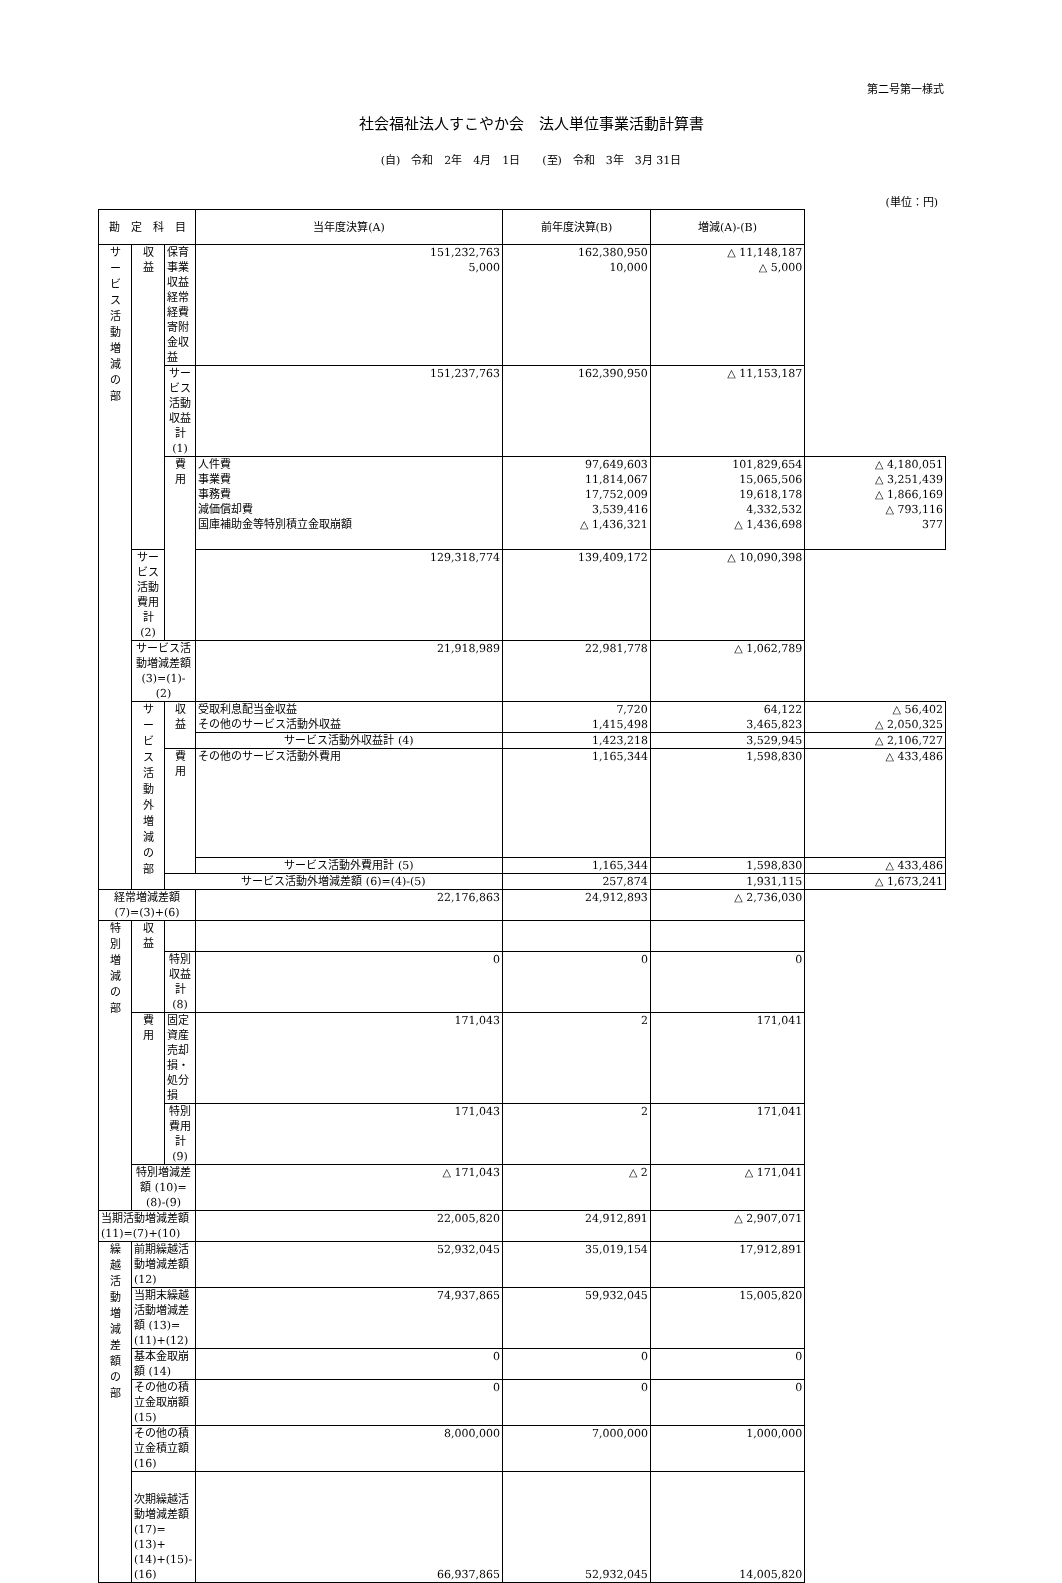第二号第一様式
社会福祉法人すこやか会　法人単位事業活動計算書
(自)　令和　2年　4月　1日　　(至)　令和　3年　3月 31日
(単位：円)
| 勘 定 科 目 | | | 当年度決算(A) | 前年度決算(B) | 増減(A)-(B) | |
| --- | --- | --- | --- | --- | --- | --- |
| サ ー ビ ス 活 動 増 減 の 部 | 収 益 | 保育事業収益 経常経費寄附金収益 | 151,232,763 5,000 | 162,380,950 10,000 | △ 11,148,187 △ 5,000 | |
| | | サービス活動収益計 (1) | 151,237,763 | 162,390,950 | △ 11,153,187 | |
| | | 費 用 | 人件費 事業費 事務費 減価償却費 国庫補助金等特別積立金取崩額 | 97,649,603 11,814,067 17,752,009 3,539,416 △ 1,436,321 | 101,829,654 15,065,506 19,618,178 4,332,532 △ 1,436,698 | △ 4,180,051 △ 3,251,439 △ 1,866,169 △ 793,116 377 |
| | サービス活動費用計 (2) | | 129,318,774 | 139,409,172 | △ 10,090,398 | |
| | サービス活動増減差額 (3)=(1)-(2) | | 21,918,989 | 22,981,778 | △ 1,062,789 | |
| | サ ー ビ ス 活 動 外 増 減 の 部 | 収 益 | 受取利息配当金収益 その他のサービス活動外収益 | 7,720 1,415,498 | 64,122 3,465,823 | △ 56,402 △ 2,050,325 |
| | | | サービス活動外収益計 (4) | 1,423,218 | 3,529,945 | △ 2,106,727 |
| | | 費 用 | その他のサービス活動外費用 | 1,165,344 | 1,598,830 | △ 433,486 |
| | | | サービス活動外費用計 (5) | 1,165,344 | 1,598,830 | △ 433,486 |
| | | サービス活動外増減差額 (6)=(4)-(5) | | 257,874 | 1,931,115 | △ 1,673,241 |
| 経常増減差額 (7)=(3)+(6) | | | 22,176,863 | 24,912,893 | △ 2,736,030 | |
| 特 別 増 減 の 部 | 収 益 | | | | | |
| | | 特別収益計 (8) | 0 | 0 | 0 | |
| | 費 用 | 固定資産売却損・処分損 | 171,043 | 2 | 171,041 | |
| | | 特別費用計 (9) | 171,043 | 2 | 171,041 | |
| | 特別増減差額 (10)=(8)-(9) | | △ 171,043 | △ 2 | △ 171,041 | |
| 当期活動増減差額 (11)=(7)+(10) | | | 22,005,820 | 24,912,891 | △ 2,907,071 | |
| 繰 越 活 動 増 減 差 額 の 部 | 前期繰越活動増減差額 (12) | | 52,932,045 | 35,019,154 | 17,912,891 | |
| | 当期末繰越活動増減差額 (13)=(11)+(12) | | 74,937,865 | 59,932,045 | 15,005,820 | |
| | 基本金取崩額 (14) | | 0 | 0 | 0 | |
| | その他の積立金取崩額 (15) | | 0 | 0 | 0 | |
| | その他の積立金積立額 (16) | | 8,000,000 | 7,000,000 | 1,000,000 | |
| | 次期繰越活動増減差額 (17)=(13)+(14)+(15)-(16) | | 66,937,865 | 52,932,045 | 14,005,820 | |